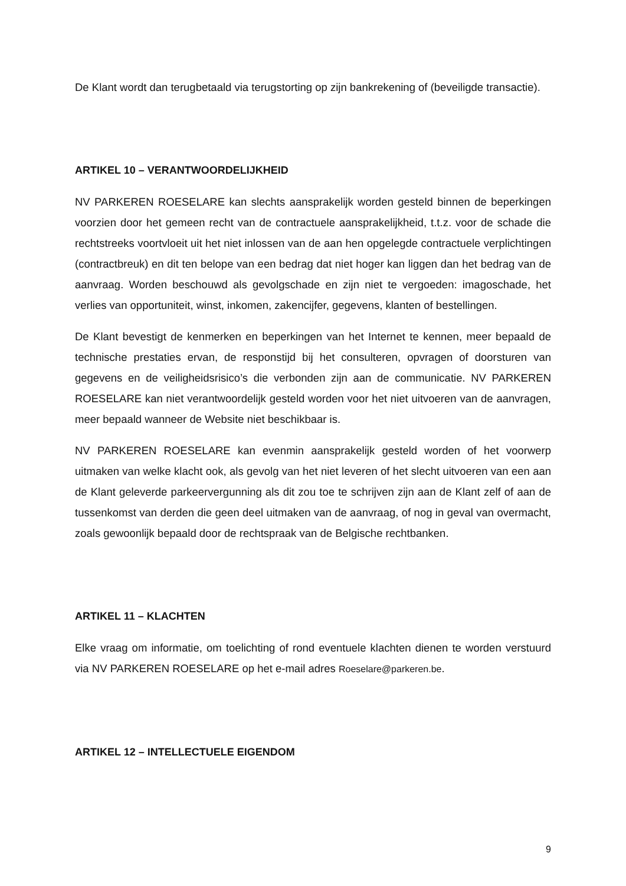De Klant wordt dan terugbetaald via terugstorting op zijn bankrekening of (beveiligde transactie).
ARTIKEL 10 – VERANTWOORDELIJKHEID
NV PARKEREN ROESELARE kan slechts aansprakelijk worden gesteld binnen de beperkingen voorzien door het gemeen recht van de contractuele aansprakelijkheid, t.t.z. voor de schade die rechtstreeks voortvloeit uit het niet inlossen van de aan hen opgelegde contractuele verplichtingen (contractbreuk) en dit ten belope van een bedrag dat niet hoger kan liggen dan het bedrag van de aanvraag. Worden beschouwd als gevolgschade en zijn niet te vergoeden: imagoschade, het verlies van opportuniteit, winst, inkomen, zakencijfer, gegevens, klanten of bestellingen.
De Klant bevestigt de kenmerken en beperkingen van het Internet te kennen, meer bepaald de technische prestaties ervan, de responstijd bij het consulteren, opvragen of doorsturen van gegevens en de veiligheidsrisico’s die verbonden zijn aan de communicatie. NV PARKEREN ROESELARE kan niet verantwoordelijk gesteld worden voor het niet uitvoeren van de aanvragen, meer bepaald wanneer de Website niet beschikbaar is.
NV PARKEREN ROESELARE kan evenmin aansprakelijk gesteld worden of het voorwerp uitmaken van welke klacht ook, als gevolg van het niet leveren of het slecht uitvoeren van een aan de Klant geleverde parkeervergunning als dit zou toe te schrijven zijn aan de Klant zelf of aan de tussenkomst van derden die geen deel uitmaken van de aanvraag, of nog in geval van overmacht, zoals gewoonlijk bepaald door de rechtspraak van de Belgische rechtbanken.
ARTIKEL 11 – KLACHTEN
Elke vraag om informatie, om toelichting of rond eventuele klachten dienen te worden verstuurd via NV PARKEREN ROESELARE op het e-mail adres Roeselare@parkeren.be.
ARTIKEL 12 – INTELLECTUELE EIGENDOM
9